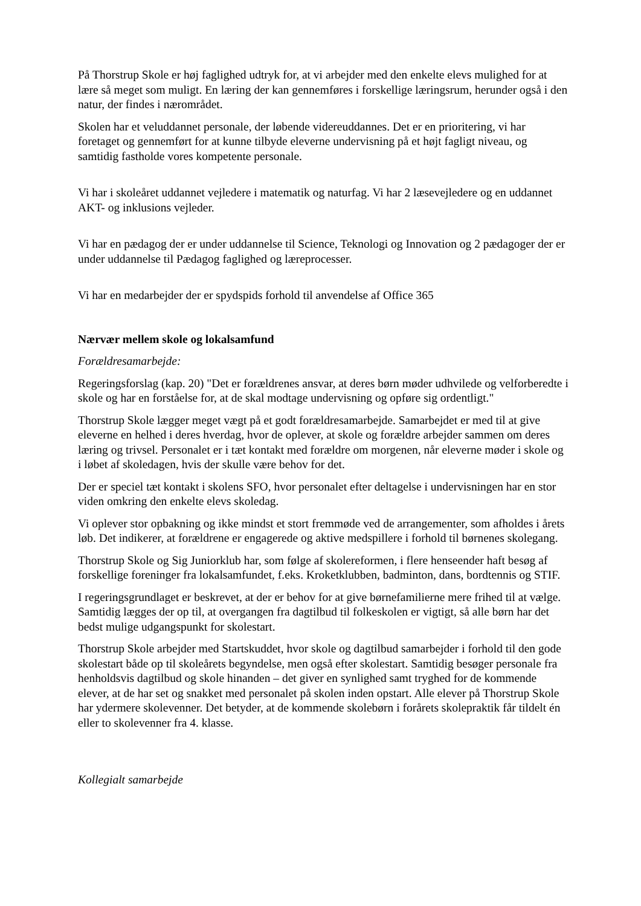På Thorstrup Skole er høj faglighed udtryk for, at vi arbejder med den enkelte elevs mulighed for at lære så meget som muligt. En læring der kan gennemføres i forskellige læringsrum, herunder også i den natur, der findes i nærområdet.
Skolen har et veluddannet personale, der løbende videreuddannes. Det er en prioritering, vi har foretaget og gennemført for at kunne tilbyde eleverne undervisning på et højt fagligt niveau, og samtidig fastholde vores kompetente personale.
Vi har i skoleåret uddannet vejledere i matematik og naturfag. Vi har 2 læsevejledere og en uddannet AKT- og inklusions vejleder.
Vi har en pædagog der er under uddannelse til Science, Teknologi og Innovation og 2 pædagoger der er under uddannelse til Pædagog faglighed og læreprocesser.
Vi har en medarbejder der er spydspids forhold til anvendelse af Office 365
Nærvær mellem skole og lokalsamfund
Forældresamarbejde:
Regeringsforslag (kap. 20) "Det er forældrenes ansvar, at deres børn møder udhvilede og velforberedte i skole og har en forståelse for, at de skal modtage undervisning og opføre sig ordentligt."
Thorstrup Skole lægger meget vægt på et godt forældresamarbejde. Samarbejdet er med til at give eleverne en helhed i deres hverdag, hvor de oplever, at skole og forældre arbejder sammen om deres læring og trivsel. Personalet er i tæt kontakt med forældre om morgenen, når eleverne møder i skole og i løbet af skoledagen, hvis der skulle være behov for det.
Der er speciel tæt kontakt i skolens SFO, hvor personalet efter deltagelse i undervisningen har en stor viden omkring den enkelte elevs skoledag.
Vi oplever stor opbakning og ikke mindst et stort fremmøde ved de arrangementer, som afholdes i årets løb. Det indikerer, at forældrene er engagerede og aktive medspillere i forhold til børnenes skolegang.
Thorstrup Skole og Sig Juniorklub har, som følge af skolereformen, i flere henseender haft besøg af forskellige foreninger fra lokalsamfundet, f.eks. Kroketklubben, badminton, dans, bordtennis og STIF.
I regeringsgrundlaget er beskrevet, at der er behov for at give børnefamilierne mere frihed til at vælge. Samtidig lægges der op til, at overgangen fra dagtilbud til folkeskolen er vigtigt, så alle børn har det bedst mulige udgangspunkt for skolestart.
Thorstrup Skole arbejder med Startskuddet, hvor skole og dagtilbud samarbejder i forhold til den gode skolestart både op til skoleårets begyndelse, men også efter skolestart. Samtidig besøger personale fra henholdsvis dagtilbud og skole hinanden – det giver en synlighed samt tryghed for de kommende elever, at de har set og snakket med personalet på skolen inden opstart. Alle elever på Thorstrup Skole har ydermere skolevenner. Det betyder, at de kommende skolebørn i forårets skolepraktik får tildelt én eller to skolevenner fra 4. klasse.
Kollegialt samarbejde